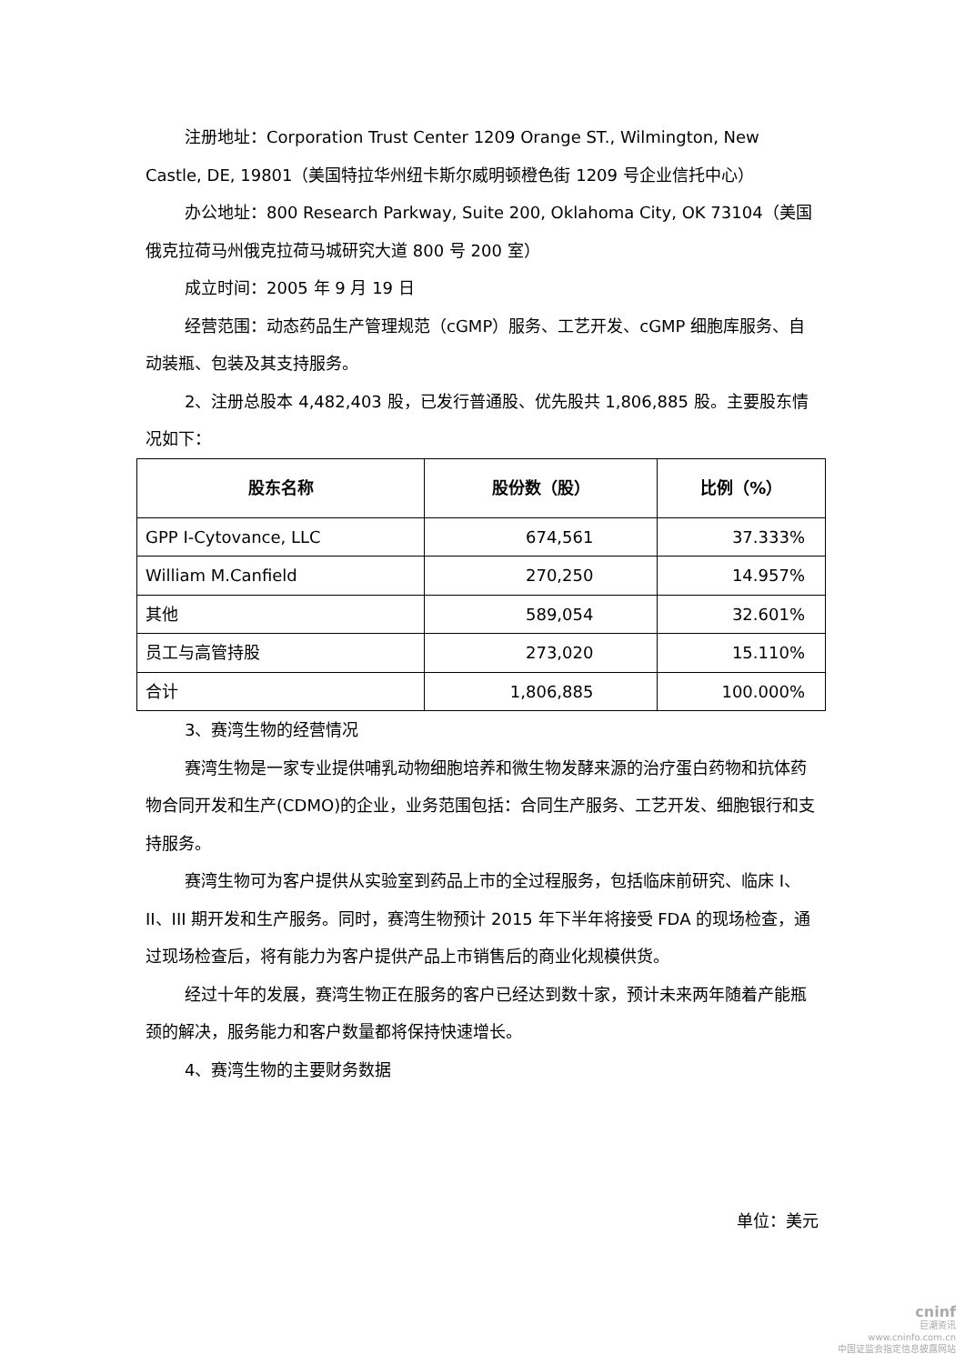注册地址：Corporation Trust Center 1209 Orange ST., Wilmington, New Castle, DE, 19801（美国特拉华州纽卡斯尔威明顿橙色街 1209 号企业信托中心）
办公地址：800 Research Parkway, Suite 200, Oklahoma City, OK 73104（美国俄克拉荷马州俄克拉荷马城研究大道 800 号 200 室）
成立时间：2005 年 9 月 19 日
经营范围：动态药品生产管理规范（cGMP）服务、工艺开发、cGMP 细胞库服务、自动装瓶、包装及其支持服务。
2、注册总股本 4,482,403 股，已发行普通股、优先股共 1,806,885 股。主要股东情况如下：
| 股东名称 | 股份数（股） | 比例（%） |
| --- | --- | --- |
| GPP I-Cytovance, LLC | 674,561 | 37.333% |
| William M.Canfield | 270,250 | 14.957% |
| 其他 | 589,054 | 32.601% |
| 员工与高管持股 | 273,020 | 15.110% |
| 合计 | 1,806,885 | 100.000% |
3、赛湾生物的经营情况
赛湾生物是一家专业提供哺乳动物细胞培养和微生物发酵来源的治疗蛋白药物和抗体药物合同开发和生产(CDMO)的企业，业务范围包括：合同生产服务、工艺开发、细胞银行和支持服务。
赛湾生物可为客户提供从实验室到药品上市的全过程服务，包括临床前研究、临床 I、II、III 期开发和生产服务。同时，赛湾生物预计 2015 年下半年将接受 FDA 的现场检查，通过现场检查后，将有能力为客户提供产品上市销售后的商业化规模供货。
经过十年的发展，赛湾生物正在服务的客户已经达到数十家，预计未来两年随着产能瓶颈的解决，服务能力和客户数量都将保持快速增长。
4、赛湾生物的主要财务数据
单位：美元
cninf
巨潮资讯
www.cninfo.com.cn
中国证监会指定信息披露网站